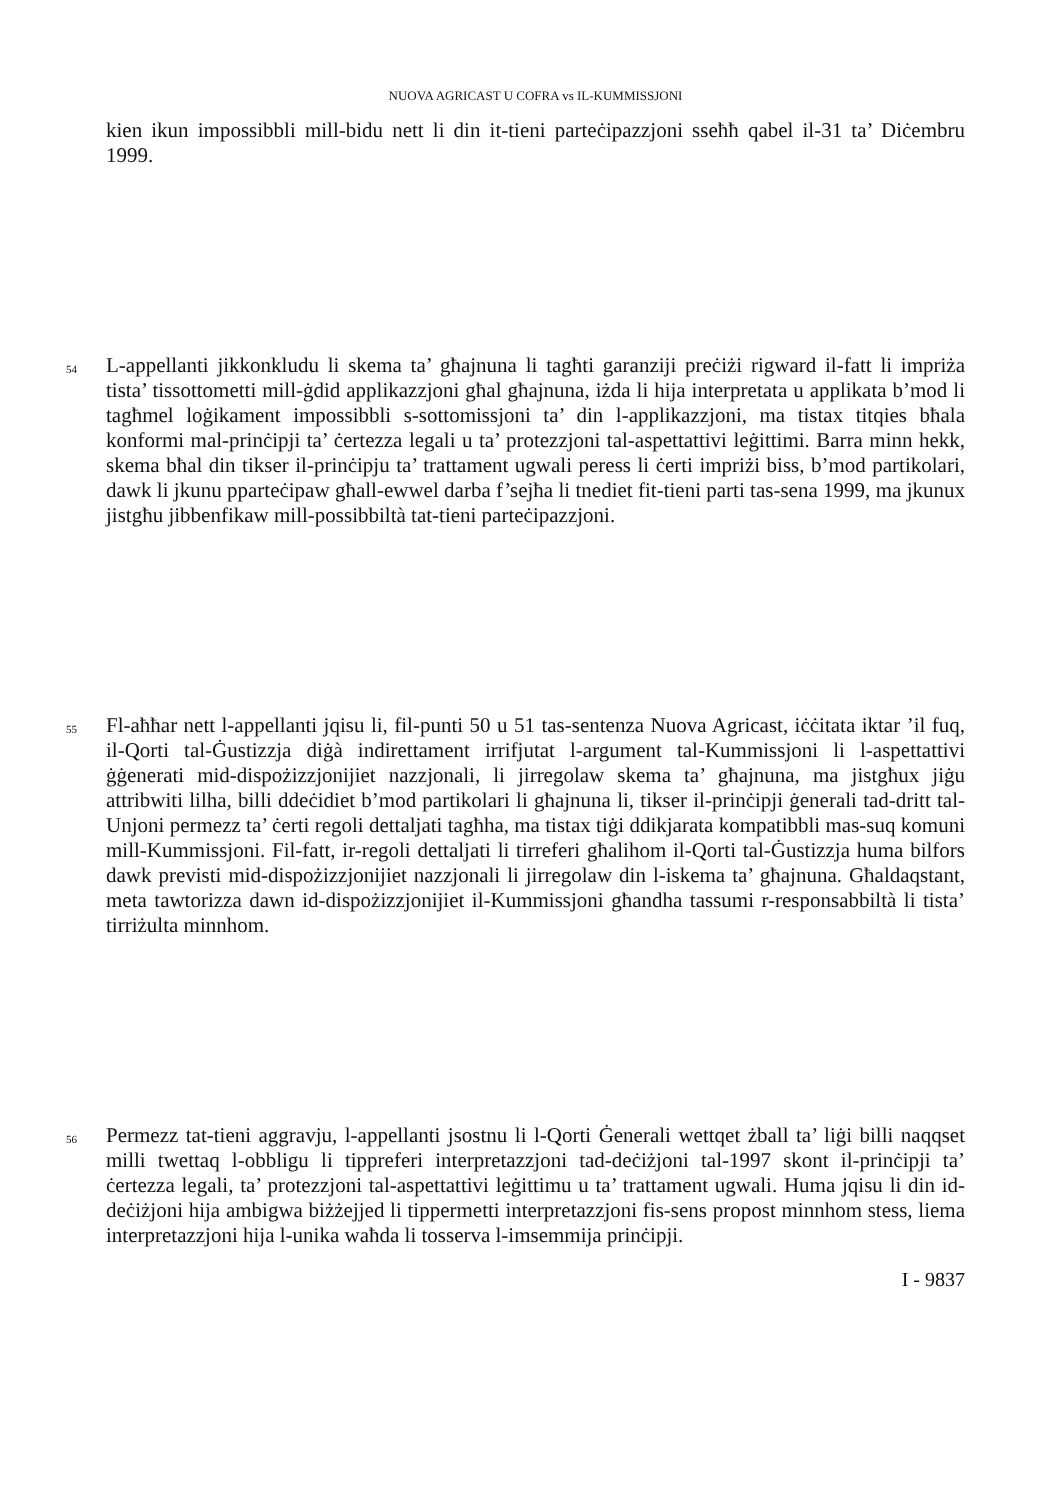NUOVA AGRICAST U COFRA vs IL-KUMMISSJONI
kien ikun impossibbli mill-bidu nett li din it-tieni parteċipazzjoni sseħħ qabel il-31 ta’ Diċembru 1999.
54
L-appellanti jikkonkludu li skema ta’ għajnuna li tagħti garanziji preċiżi rigward il-fatt li impriża tista’ tissottometti mill-ġdid applikazzjoni għal għajnuna, iżda li hija interpretata u applikata b’mod li tagħmel loġikament impossibbli s-sottomissjoni ta’ din l-applikazzjoni, ma tistax titqies bħala konformi mal-prinċipji ta’ ċertezza legali u ta’ protezzjoni tal-aspettattivi leġittimi. Barra minn hekk, skema bħal din tikser il-prinċipju ta’ trattament ugwali peress li ċerti impriżi biss, b’mod partikolari, dawk li jkunu pparteċipaw għall-ewwel darba f’sejħa li tnediet fit-tieni parti tas-sena 1999, ma jkunux jistgħu jibbenfikaw mill-possibbiltà tat-tieni parteċipazzjoni.
55
Fl-aħħar nett l-appellanti jqisu li, fil-punti 50 u 51 tas-sentenza Nuova Agricast, iċċitata iktar ’il fuq, il-Qorti tal-Ġustizzja diġà indirettament irrifjutat l-argument tal-Kummissjoni li l-aspettattivi ġġenerati mid-dispożizzjonijiet nazzjonali, li jirregolaw skema ta’ għajnuna, ma jistgħux jiġu attribwiti lilha, billi ddeċidiet b’mod partikolari li għajnuna li, tikser il-prinċipji ġenerali tad-dritt tal-Unjoni permezz ta’ ċerti regoli dettaljati tagħha, ma tistax tiġi ddikjarata kompatibbli mas-suq komuni mill-Kummissjoni. Fil-fatt, ir-regoli dettaljati li tirreferi għalihom il-Qorti tal-Ġustizzja huma bilfors dawk previsti mid-dispożizzjonijiet nazzjonali li jirregolaw din l-iskema ta’ għajnuna. Għaldaqstant, meta tawtorizza dawn id-dispożizzjonijiet il-Kummissjoni għandha tassumi r-responsabbiltà li tista’ tirriżulta minnhom.
56
Permezz tat-tieni aggravju, l-appellanti jsostnu li l-Qorti Ġenerali wettqet żball ta’ liġi billi naqqset milli twettaq l-obbligu li tippreferi interpretazzjoni tad-deċiżjoni tal-1997 skont il-prinċipji ta’ ċertezza legali, ta’ protezzjoni tal-aspettattivi leġittimu u ta’ trattament ugwali. Huma jqisu li din id-deċiżjoni hija ambigwa biżżejjed li tippermetti interpretazzjoni fis-sens propost minnhom stess, liema interpretazzjoni hija l-unika waħda li tosserva l-imsemmija prinċipji.
I - 9837